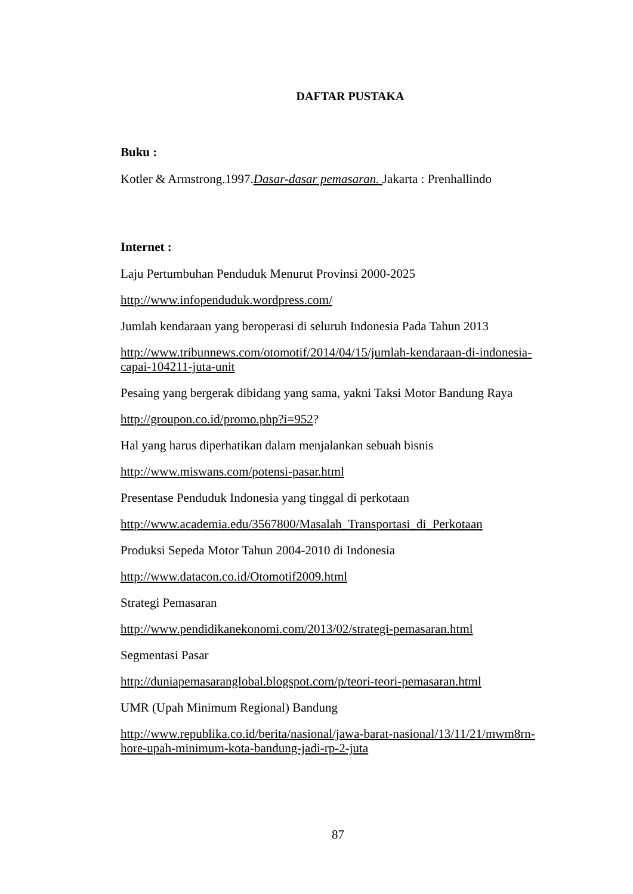DAFTAR PUSTAKA
Buku :
Kotler & Armstrong.1997.Dasar-dasar pemasaran. Jakarta : Prenhallindo
Internet :
Laju Pertumbuhan Penduduk Menurut Provinsi 2000-2025
http://www.infopenduduk.wordpress.com/
Jumlah kendaraan yang beroperasi di seluruh Indonesia Pada Tahun 2013
http://www.tribunnews.com/otomotif/2014/04/15/jumlah-kendaraan-di-indonesia-capai-104211-juta-unit
Pesaing yang bergerak dibidang yang sama, yakni Taksi Motor Bandung Raya
http://groupon.co.id/promo.php?i=952?
Hal yang harus diperhatikan dalam menjalankan sebuah bisnis
http://www.miswans.com/potensi-pasar.html
Presentase Penduduk Indonesia yang tinggal di perkotaan
http://www.academia.edu/3567800/Masalah_Transportasi_di_Perkotaan
Produksi Sepeda Motor Tahun 2004-2010 di Indonesia
http://www.datacon.co.id/Otomotif2009.html
Strategi Pemasaran
http://www.pendidikanekonomi.com/2013/02/strategi-pemasaran.html
Segmentasi Pasar
http://duniapemasaranglobal.blogspot.com/p/teori-teori-pemasaran.html
UMR (Upah Minimum Regional) Bandung
http://www.republika.co.id/berita/nasional/jawa-barat-nasional/13/11/21/mwm8rn-hore-upah-minimum-kota-bandung-jadi-rp-2-juta
87